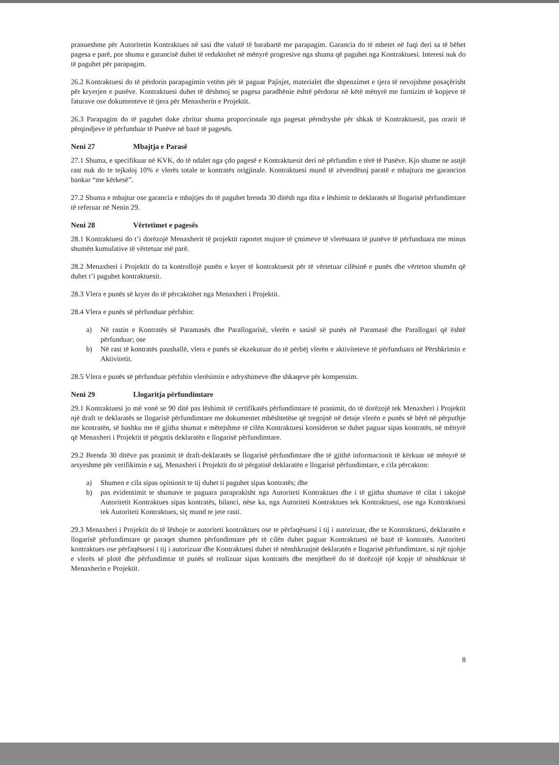pranueshme për Autoritetin Kontraktues në sasi dhe valutë të barabartë me parapagim. Garancia do të mbetet në fuqi deri sa të bëhet pagesa e parë, por shuma e garancisë duhet të reduktohet në mënyrë progresive nga shuma që paguhet nga Kontraktuesi. Interesi nuk do të paguhet për parapagim.
26.2 Kontraktuesi do të përdorin parapagimin vetëm për të paguar Pajisjet, materialet dhe shpenzimet e tjera të nevojshme posaçërisht për kryerjen e punëve. Kontraktuesi duhet të dëshmoj se pagesa paradhënie është përdorur në këtë mënyrë me furnizim të kopjeve të faturave ose dokumenteve të tjera për Menaxherin e Projektit.
26.3 Parapagim do të paguhet duke zbritur shuma proporcionale nga pagesat përndryshe për shkak të Kontraktuesit, pas orarit të përqindjeve të përfunduar të Punëve në bazë të pagesës.
Neni 27 Mbajtja e Parasë
27.1 Shuma, e specifikuar në KVK, do të ndalet nga çdo pagesë e Kontraktuesit deri në përfundim e tërë të Punëve. Kjo shume ne asnjë rast nuk do te tejkaloj 10% e vlerës totale te kontratës origjinale. Kontraktuesi mund të zëvendësoj paratë e mbajtura me garancion bankar “me kërkesë”.
27.2 Shuma e mbajtur ose garancia e mbajtjes do të paguhet brenda 30 ditësh nga dita e lëshimit te deklaratës së llogarisë përfundimtare të referuar në Nenin 29.
Neni 28 Vërtetimet e pagesës
28.1 Kontraktuesi do t’i dorëzojë Menaxherit të projektit raportet mujore të çmimeve të vlerësuara të punëve të përfunduara me minus shumën kumulative të vërtetuar më parë.
28.2 Menaxheri i Projektit do ta kontrollojë punën e kryer të kontraktuesit për të vërtetuar cilësinë e punës dhe vërteton shumën që duhet t’i paguhet kontraktuesit.
28.3 Vlera e punës së kryer do të përcaktohet nga Menaxheri i Projektit.
28.4 Vlera e punës së përfunduar përfshin:
a) Në rastin e Kontratës së Paramasës dhe Parallogarisë, vlerën e sasisë së punës në Paramasë dhe Parallogari që është përfunduar; ose
b) Në rast të kontratës paushallë, vlera e punës së ekzekutuar do të përbëj vlerën e aktiviteteve të përfunduara në Përshkrimin e Aktivitetit.
28.5 Vlera e punës së përfunduar përfshin vlerësimin e ndryshimeve dhe shkaqeve për kompensim.
Neni 29 Llogaritja përfundimtare
29.1 Kontraktuesi jo më vonë se 90 ditë pas lëshimit të certifikatës përfundimtare të pranimit, do të dorëzojë tek Menaxheri i Projektit një draft te deklaratës se llogarisë përfundimtare me dokumentet mbështetëse që tregojnë në detaje vlerën e punës së bërë në përputhje me kontratën, së bashku me të gjitha shumat e mëtejshme të cilën Kontraktuesi konsideron se duhet paguar sipas kontratës, në mënyrë që Menaxheri i Projektit të përgatis deklaratën e llogarisë përfundimtare.
29.2 Brenda 30 ditëve pas pranimit të draft-deklaratës se llogarisë përfundimtare dhe të gjithë informacionit të kërkuar në mënyrë të arsyeshme për verifikimin e saj, Menaxheri i Projektit do të përgatisë deklaratën e llogarisë përfundimtare, e cila përcakton:
a) Shumen e cila sipas opinionit te tij duhet ti paguhet sipas kontratës; dhe
b) pas evidentimit te shumave te paguara paraprakisht nga Autoriteti Kontraktues dhe i të gjitha shumave të cilat i takojnë Autoritetit Kontraktues sipas kontratës, bilanci, nëse ka, nga Autoriteti Kontraktues tek Kontraktuesi, ose nga Kontraktuesi tek Autoriteti Kontraktues, siç mund te jete rasti.
29.3 Menaxheri i Projektit do të lëshoje te autoriteti kontraktues ose te përfaqësuesi i tij i autorizuar, dhe te Kontraktuesi, deklaratën e llogarisë përfundimtare qe paraqet shumen përfundimtare për të cilën duhet paguar Kontraktuesi në bazë të kontratës. Autoriteti kontraktues ose përfaqësuesi i tij i autorizuar dhe Kontraktuesi duhet të nënshkruajnë deklaratën e llogarisë përfundimtare, si një njohje e vlerës së plotë dhe përfundimtar të punës së realizuar sipas kontratës dhe menjëherë do të dorëzojë një kopje të nënshkruar të Menaxherin e Projektit.
8